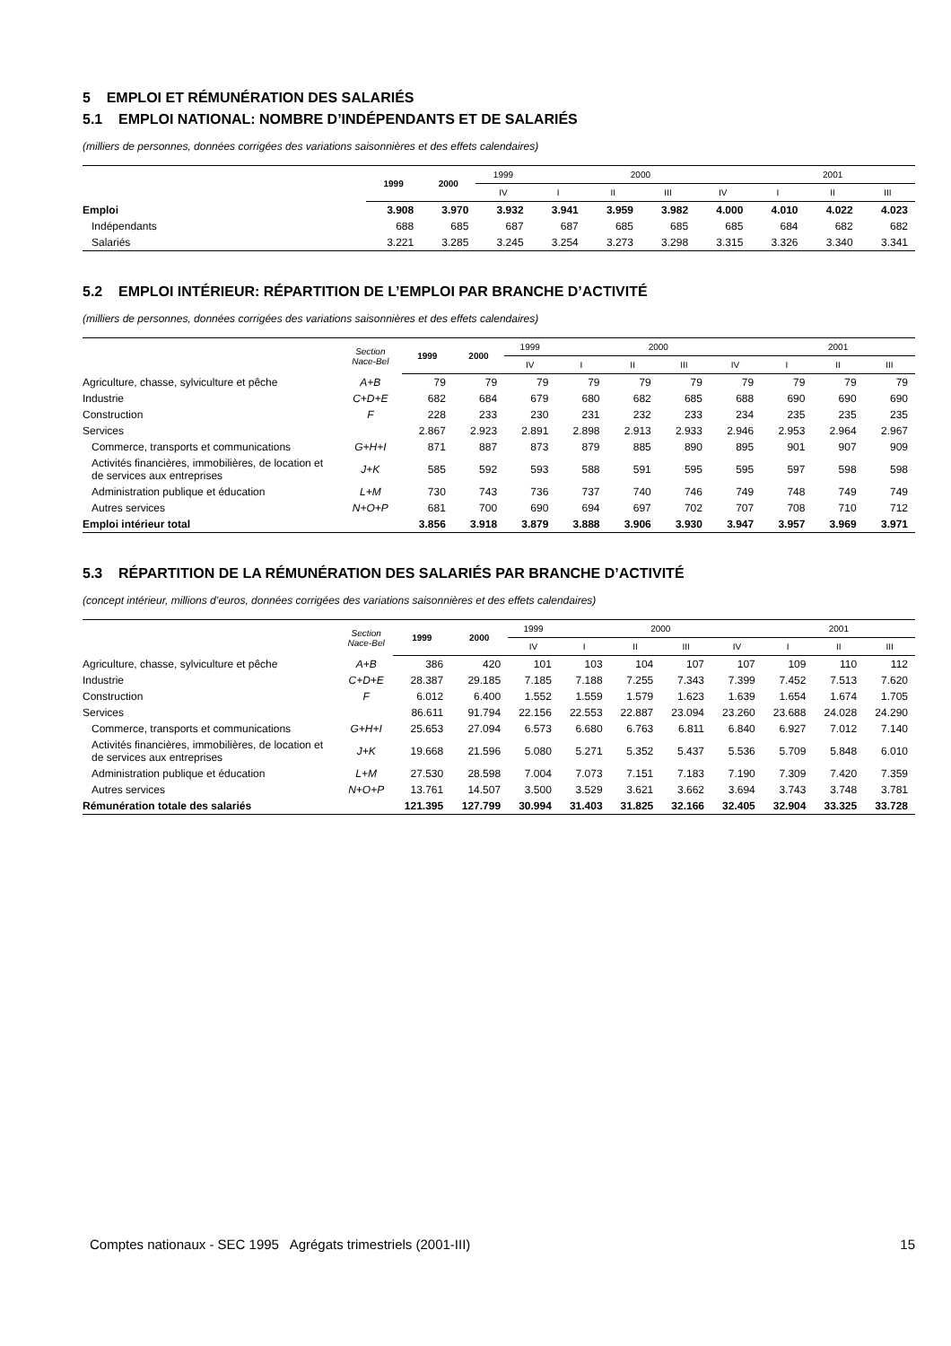5 EMPLOI ET RÉMUNÉRATION DES SALARIÉS
5.1 EMPLOI NATIONAL: NOMBRE D’INDÉPENDANTS ET DE SALARIÉS
(milliers de personnes, données corrigées des variations saisonnières et des effets calendaires)
| | 1999 | 2000 | 1999 | 2000 | | | | 2001 | | |
| --- | --- | --- | --- | --- | --- | --- | --- | --- | --- | --- |
| | | | IV | I | II | III | IV | I | II | III |
| Emploi | 3.908 | 3.970 | 3.932 | 3.941 | 3.959 | 3.982 | 4.000 | 4.010 | 4.022 | 4.023 |
| Indépendants | 688 | 685 | 687 | 687 | 685 | 685 | 685 | 684 | 682 | 682 |
| Salariés | 3.221 | 3.285 | 3.245 | 3.254 | 3.273 | 3.298 | 3.315 | 3.326 | 3.340 | 3.341 |
5.2 EMPLOI INTÉRIEUR: RÉPARTITION DE L’EMPLOI PAR BRANCHE D’ACTIVITÉ
(milliers de personnes, données corrigées des variations saisonnières et des effets calendaires)
| | Section Nace-Bel | 1999 | 2000 | 1999 | 2000 | | | | 2001 | | |
| --- | --- | --- | --- | --- | --- | --- | --- | --- | --- | --- | --- |
| | | | | IV | I | II | III | IV | I | II | III |
| Agriculture, chasse, sylviculture et pêche | A+B | 79 | 79 | 79 | 79 | 79 | 79 | 79 | 79 | 79 | 79 |
| Industrie | C+D+E | 682 | 684 | 679 | 680 | 682 | 685 | 688 | 690 | 690 | 690 |
| Construction | F | 228 | 233 | 230 | 231 | 232 | 233 | 234 | 235 | 235 | 235 |
| Services | | 2.867 | 2.923 | 2.891 | 2.898 | 2.913 | 2.933 | 2.946 | 2.953 | 2.964 | 2.967 |
| Commerce, transports et communications | G+H+I | 871 | 887 | 873 | 879 | 885 | 890 | 895 | 901 | 907 | 909 |
| Activités financières, immobilières, de location et de services aux entreprises | J+K | 585 | 592 | 593 | 588 | 591 | 595 | 595 | 597 | 598 | 598 |
| Administration publique et éducation | L+M | 730 | 743 | 736 | 737 | 740 | 746 | 749 | 748 | 749 | 749 |
| Autres services | N+O+P | 681 | 700 | 690 | 694 | 697 | 702 | 707 | 708 | 710 | 712 |
| Emploi intérieur total | | 3.856 | 3.918 | 3.879 | 3.888 | 3.906 | 3.930 | 3.947 | 3.957 | 3.969 | 3.971 |
5.3 RÉPARTITION DE LA RÉMUNÉRATION DES SALARIÉS PAR BRANCHE D’ACTIVITÉ
(concept intérieur, millions d’euros, données corrigées des variations saisonnières et des effets calendaires)
| | Section Nace-Bel | 1999 | 2000 | 1999 | 2000 | | | | 2001 | | |
| --- | --- | --- | --- | --- | --- | --- | --- | --- | --- | --- | --- |
| | | | | IV | I | II | III | IV | I | II | III |
| Agriculture, chasse, sylviculture et pêche | A+B | 386 | 420 | 101 | 103 | 104 | 107 | 107 | 109 | 110 | 112 |
| Industrie | C+D+E | 28.387 | 29.185 | 7.185 | 7.188 | 7.255 | 7.343 | 7.399 | 7.452 | 7.513 | 7.620 |
| Construction | F | 6.012 | 6.400 | 1.552 | 1.559 | 1.579 | 1.623 | 1.639 | 1.654 | 1.674 | 1.705 |
| Services | | 86.611 | 91.794 | 22.156 | 22.553 | 22.887 | 23.094 | 23.260 | 23.688 | 24.028 | 24.290 |
| Commerce, transports et communications | G+H+I | 25.653 | 27.094 | 6.573 | 6.680 | 6.763 | 6.811 | 6.840 | 6.927 | 7.012 | 7.140 |
| Activités financières, immobilières, de location et de services aux entreprises | J+K | 19.668 | 21.596 | 5.080 | 5.271 | 5.352 | 5.437 | 5.536 | 5.709 | 5.848 | 6.010 |
| Administration publique et éducation | L+M | 27.530 | 28.598 | 7.004 | 7.073 | 7.151 | 7.183 | 7.190 | 7.309 | 7.420 | 7.359 |
| Autres services | N+O+P | 13.761 | 14.507 | 3.500 | 3.529 | 3.621 | 3.662 | 3.694 | 3.743 | 3.748 | 3.781 |
| Rémunération totale des salariés | | 121.395 | 127.799 | 30.994 | 31.403 | 31.825 | 32.166 | 32.405 | 32.904 | 33.325 | 33.728 |
Comptes nationaux - SEC 1995 Agrégats trimestriels (2001-III) 15